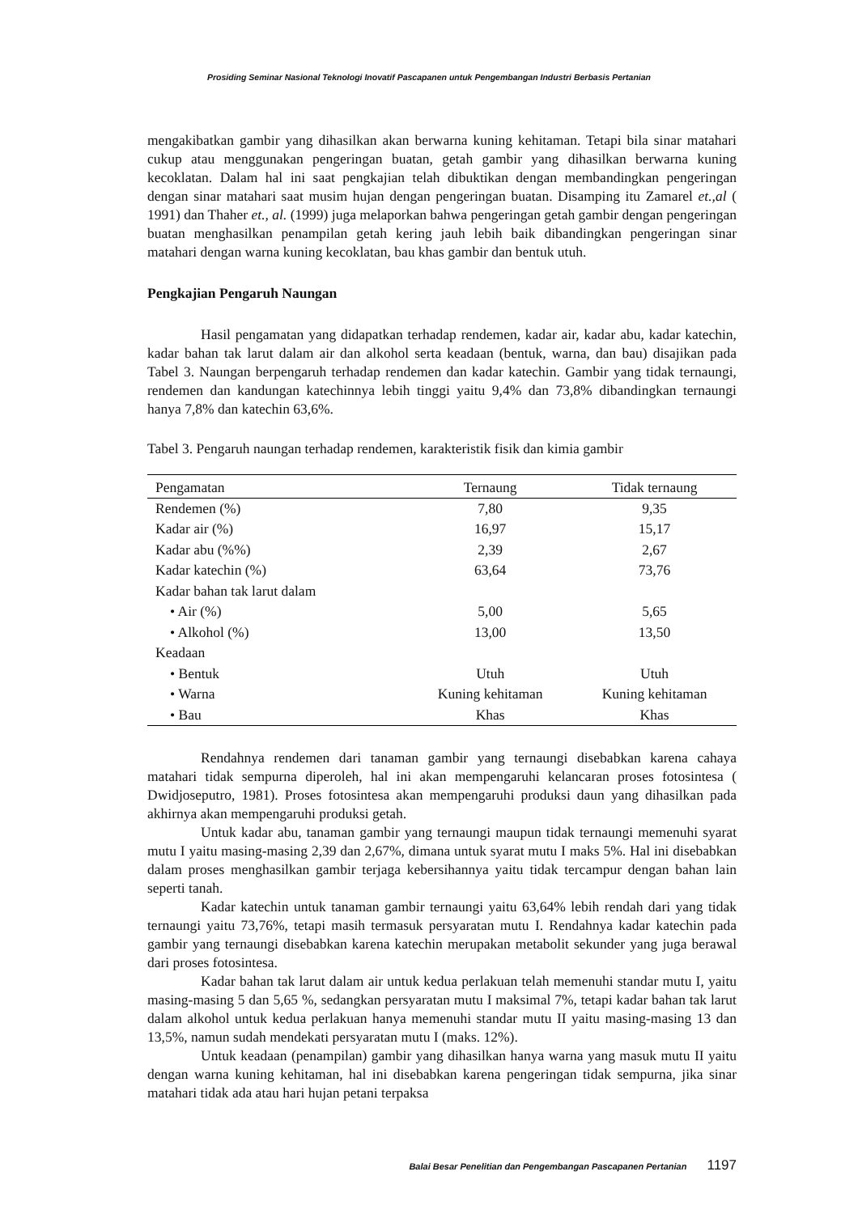Prosiding Seminar Nasional Teknologi Inovatif Pascapanen untuk Pengembangan Industri Berbasis Pertanian
mengakibatkan gambir yang dihasilkan akan berwarna kuning kehitaman. Tetapi bila sinar matahari cukup atau menggunakan pengeringan buatan, getah gambir yang dihasilkan berwarna kuning kecoklatan. Dalam hal ini saat pengkajian telah dibuktikan dengan membandingkan pengeringan dengan sinar matahari saat musim hujan dengan pengeringan buatan. Disamping itu Zamarel et.,al ( 1991) dan Thaher et., al. (1999) juga melaporkan bahwa pengeringan getah gambir dengan pengeringan buatan menghasilkan penampilan getah kering jauh lebih baik dibandingkan pengeringan sinar matahari dengan warna kuning kecoklatan, bau khas gambir dan bentuk utuh.
Pengkajian Pengaruh Naungan
Hasil pengamatan yang didapatkan terhadap rendemen, kadar air, kadar abu, kadar katechin, kadar bahan tak larut dalam air dan alkohol serta keadaan (bentuk, warna, dan bau) disajikan pada Tabel 3. Naungan berpengaruh terhadap rendemen dan kadar katechin. Gambir yang tidak ternaungi, rendemen dan kandungan katechinnya lebih tinggi yaitu 9,4% dan 73,8% dibandingkan ternaungi hanya 7,8% dan katechin 63,6%.
Tabel 3. Pengaruh naungan terhadap rendemen, karakteristik fisik dan kimia gambir
| Pengamatan | Ternaung | Tidak ternaung |
| --- | --- | --- |
| Rendemen (%) | 7,80 | 9,35 |
| Kadar air (%) | 16,97 | 15,17 |
| Kadar abu (%%) | 2,39 | 2,67 |
| Kadar katechin (%) | 63,64 | 73,76 |
| Kadar bahan tak larut dalam | | |
| • Air (%) | 5,00 | 5,65 |
| • Alkohol (%) | 13,00 | 13,50 |
| Keadaan | | |
| • Bentuk | Utuh | Utuh |
| • Warna | Kuning kehitaman | Kuning kehitaman |
| • Bau | Khas | Khas |
Rendahnya rendemen dari tanaman gambir yang ternaungi disebabkan karena cahaya matahari tidak sempurna diperoleh, hal ini akan mempengaruhi kelancaran proses fotosintesa ( Dwidjoseputro, 1981). Proses fotosintesa akan mempengaruhi produksi daun yang dihasilkan pada akhirnya akan mempengaruhi produksi getah.
Untuk kadar abu, tanaman gambir yang ternaungi maupun tidak ternaungi memenuhi syarat mutu I yaitu masing-masing 2,39 dan 2,67%, dimana untuk syarat mutu I maks 5%. Hal ini disebabkan dalam proses menghasilkan gambir terjaga kebersihannya yaitu tidak tercampur dengan bahan lain seperti tanah.
Kadar katechin untuk tanaman gambir ternaungi yaitu 63,64% lebih rendah dari yang tidak ternaungi yaitu 73,76%, tetapi masih termasuk persyaratan mutu I. Rendahnya kadar katechin pada gambir yang ternaungi disebabkan karena katechin merupakan metabolit sekunder yang juga berawal dari proses fotosintesa.
Kadar bahan tak larut dalam air untuk kedua perlakuan telah memenuhi standar mutu I, yaitu masing-masing 5 dan 5,65 %, sedangkan persyaratan mutu I maksimal 7%, tetapi kadar bahan tak larut dalam alkohol untuk kedua perlakuan hanya memenuhi standar mutu II yaitu masing-masing 13 dan 13,5%, namun sudah mendekati persyaratan mutu I (maks. 12%).
Untuk keadaan (penampilan) gambir yang dihasilkan hanya warna yang masuk mutu II yaitu dengan warna kuning kehitaman, hal ini disebabkan karena pengeringan tidak sempurna, jika sinar matahari tidak ada atau hari hujan petani terpaksa
Balai Besar Penelitian dan Pengembangan Pascapanen Pertanian 1197